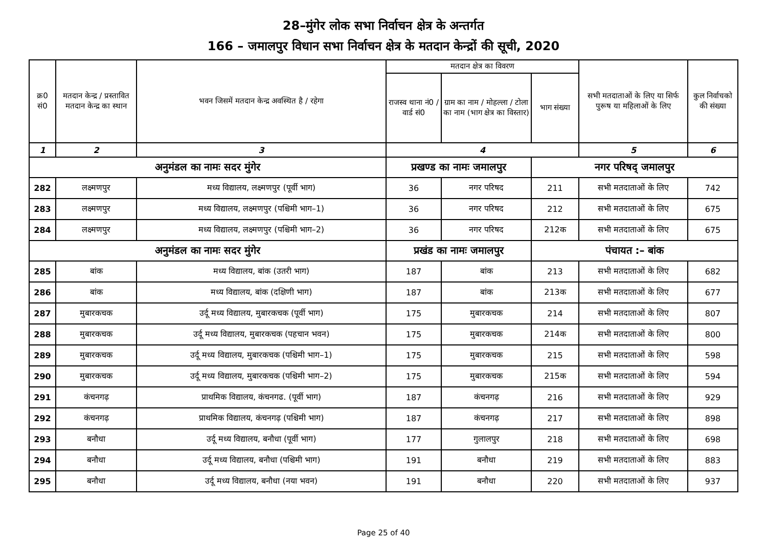28–मुंगेर लोक सभा निर्वाचन क्षेत्र के अन्तर्गत
166 – जमालपुर विधान सभा निर्वाचन क्षेत्र के मतदान केन्द्रों की सूची, 2020
| क्र0 सं0 | मतदान केन्द्र / प्रस्तावित मतदान केन्द्र का स्थान | भवन जिसमें मतदान केन्द्र अवस्थित है / रहेगा | मतदान क्षेत्र का विवरण | | | सभी मतदाताओं के लिए या सिर्फ पुरूष या महिलाओं के लिए | कुल निर्वाचको की संख्या |
| --- | --- | --- | --- | --- | --- | --- | --- |
| | | | राजस्व थाना नं0 / वार्ड सं0 | ग्राम का नाम / मोहल्ला / टोला का नाम (भाग क्षेत्र का विस्तार) | भाग संख्या | | |
| 1 | 2 | 3 | 4 | | | 5 | 6 |
| अनुमंडल का नामः सदर मुंगेर | | | प्रखण्ड का नामः जमालपुर | | नगर परिषद् जमालपुर | | |
| 282 | लक्ष्मणपुर | मध्य विद्यालय, लक्ष्मणपुर (पूर्वी भाग) | 36 | नगर परिषद | 211 | सभी मतदाताओं के लिए | 742 |
| 283 | लक्ष्मणपुर | मध्य विद्यालय, लक्ष्मणपुर (पश्चिमी भाग–1) | 36 | नगर परिषद | 212 | सभी मतदाताओं के लिए | 675 |
| 284 | लक्ष्मणपुर | मध्य विद्यालय, लक्ष्मणपुर (पश्चिमी भाग–2) | 36 | नगर परिषद | 212क | सभी मतदाताओं के लिए | 675 |
| अनुमंडल का नामः सदर मुंगेर | | | प्रखंड का नामः जमालपुर | | पंचायत :– बांक | | |
| 285 | बांक | मध्य विद्यालय, बांक (उतरी भाग) | 187 | बांक | 213 | सभी मतदाताओं के लिए | 682 |
| 286 | बांक | मध्य विद्यालय, बांक (दक्षिणी भाग) | 187 | बांक | 213क | सभी मतदाताओं के लिए | 677 |
| 287 | मुबारकचक | उर्दू मध्य विद्यालय, मुबारकचक (पूर्वी भाग) | 175 | मुबारकचक | 214 | सभी मतदाताओं के लिए | 807 |
| 288 | मुबारकचक | उर्दू मध्य विद्यालय, मुबारकचक (पहचान भवन) | 175 | मुबारकचक | 214क | सभी मतदाताओं के लिए | 800 |
| 289 | मुबारकचक | उर्दू मध्य विद्यालय, मुबारकचक (पश्चिमी भाग–1) | 175 | मुबारकचक | 215 | सभी मतदाताओं के लिए | 598 |
| 290 | मुबारकचक | उर्दू मध्य विद्यालय, मुबारकचक (पश्चिमी भाग–2) | 175 | मुबारकचक | 215क | सभी मतदाताओं के लिए | 594 |
| 291 | कंचनगढ़ | प्राथमिक विद्यालय, कंचनगढ. (पूर्वी भाग) | 187 | कंचनगढ़ | 216 | सभी मतदाताओं के लिए | 929 |
| 292 | कंचनगढ़ | प्राथमिक विद्यालय, कंचनगढ़ (पश्चिमी भाग) | 187 | कंचनगढ़ | 217 | सभी मतदाताओं के लिए | 898 |
| 293 | बनौधा | उर्दू मध्य विद्यालय, बनौधा (पूर्वी भाग) | 177 | गुलालपुर | 218 | सभी मतदाताओं के लिए | 698 |
| 294 | बनौधा | उर्दू मध्य विद्यालय, बनौधा (पश्चिमी भाग) | 191 | बनौधा | 219 | सभी मतदाताओं के लिए | 883 |
| 295 | बनौधा | उर्दू मध्य विद्यालय, बनौधा (नया भवन) | 191 | बनौधा | 220 | सभी मतदाताओं के लिए | 937 |
Page 25 of 40